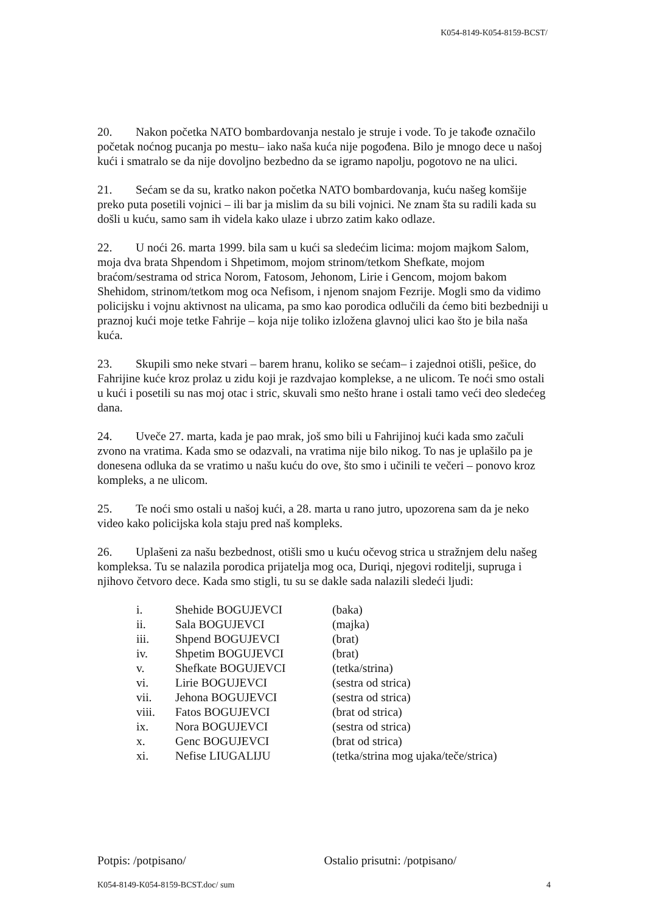K054-8149-K054-8159-BCST/
20. Nakon početka NATO bombardovanja nestalo je struje i vode. To je takođe označilo početak noćnog pucanja po mestu– iako naša kuća nije pogođena. Bilo je mnogo dece u našoj kući i smatralo se da nije dovoljno bezbedno da se igramo napolju, pogotovo ne na ulici.
21. Sećam se da su, kratko nakon početka NATO bombardovanja, kuću našeg komšije preko puta posetili vojnici – ili bar ja mislim da su bili vojnici. Ne znam šta su radili kada su došli u kuću, samo sam ih videla kako ulaze i ubrzo zatim kako odlaze.
22. U noći 26. marta 1999. bila sam u kući sa sledećim licima: mojom majkom Salom, moja dva brata Shpendom i Shpetimom, mojom strinom/tetkom Shefkate, mojom braćom/sestrama od strica Norom, Fatosom, Jehonom, Lirie i Gencom, mojom bakom Shehidom, strinom/tetkom mog oca Nefisom, i njenom snajom Fezrije. Mogli smo da vidimo policijsku i vojnu aktivnost na ulicama, pa smo kao porodica odlučili da ćemo biti bezbedniji u praznoj kući moje tetke Fahrije – koja nije toliko izložena glavnoj ulici kao što je bila naša kuća.
23. Skupili smo neke stvari – barem hranu, koliko se sećam– i zajednoi otišli, pešice, do Fahrijine kuće kroz prolaz u zidu koji je razdvajao komplekse, a ne ulicom. Te noći smo ostali u kući i posetili su nas moj otac i stric, skuvali smo nešto hrane i ostali tamo veći deo sledećeg dana.
24. Uveče 27. marta, kada je pao mrak, još smo bili u Fahrijinoj kući kada smo začuli zvono na vratima. Kada smo se odazvali, na vratima nije bilo nikog. To nas je uplašilo pa je donesena odluka da se vratimo u našu kuću do ove, što smo i učinili te večeri – ponovo kroz kompleks, a ne ulicom.
25. Te noći smo ostali u našoj kući, a 28. marta u rano jutro, upozorena sam da je neko video kako policijska kola staju pred naš kompleks.
26. Uplašeni za našu bezbednost, otišli smo u kuću očevog strica u stražnjem delu našeg kompleksa. Tu se nalazila porodica prijatelja mog oca, Duriqi, njegovi roditelji, supruga i njihovo četvoro dece. Kada smo stigli, tu su se dakle sada nalazili sledeći ljudi:
| i. | Shehide BOGUJEVCI | (baka) |
| ii. | Sala BOGUJEVCI | (majka) |
| iii. | Shpend BOGUJEVCI | (brat) |
| iv. | Shpetim BOGUJEVCI | (brat) |
| v. | Shefkate BOGUJEVCI | (tetka/strina) |
| vi. | Lirie BOGUJEVCI | (sestra od strica) |
| vii. | Jehona BOGUJEVCI | (sestra od strica) |
| viii. | Fatos BOGUJEVCI | (brat od strica) |
| ix. | Nora BOGUJEVCI | (sestra od strica) |
| x. | Genc BOGUJEVCI | (brat od strica) |
| xi. | Nefise LIUGALIJU | (tetka/strina mog ujaka/teče/strica) |
Potpis: /potpisano/ Ostalio prisutni: /potpisano/
K054-8149-K054-8159-BCST.doc/ sum 4